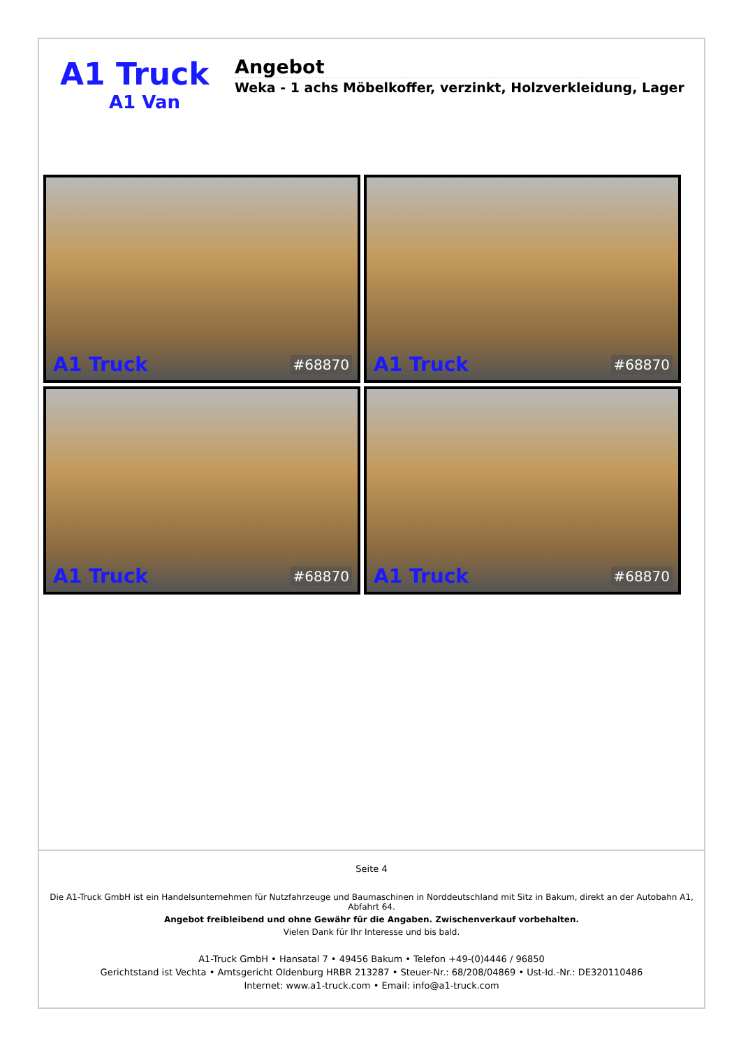A1 Truck
A1 Van
Angebot
Weka - 1 achs Möbelkoffer, verzinkt, Holzverkleidung, Lager
A1 Truck #68870
A1 Truck #68870
A1 Truck #68870
A1 Truck #68870
Seite 4
Die A1-Truck GmbH ist ein Handelsunternehmen für Nutzfahrzeuge und Baumaschinen in Norddeutschland mit Sitz in Bakum, direkt an der Autobahn A1, Abfahrt 64.
Angebot freibleibend und ohne Gewähr für die Angaben. Zwischenverkauf vorbehalten.
Vielen Dank für Ihr Interesse und bis bald.
A1-Truck GmbH • Hansatal 7 • 49456 Bakum • Telefon +49-(0)4446 / 96850
Gerichtstand ist Vechta • Amtsgericht Oldenburg HRBR 213287 • Steuer-Nr.: 68/208/04869 • Ust-Id.-Nr.: DE320110486
Internet: www.a1-truck.com • Email: info@a1-truck.com